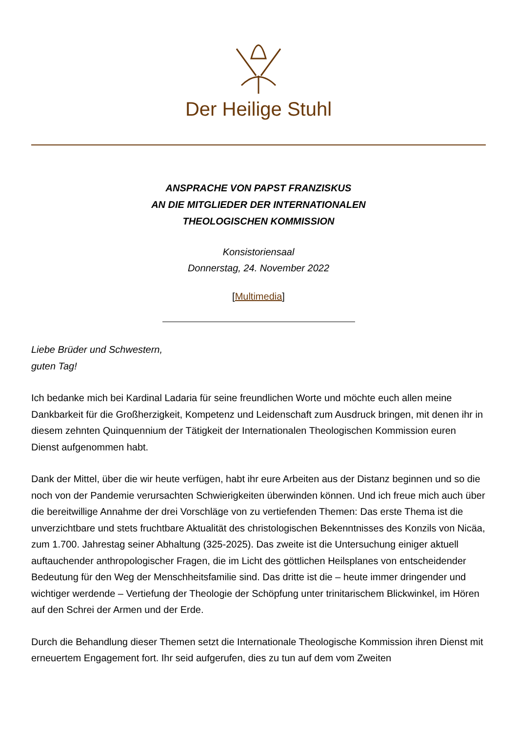Der Heilige Stuhl
ANSPRACHE VON PAPST FRANZISKUS
AN DIE MITGLIEDER DER INTERNATIONALEN
THEOLOGISCHEN KOMMISSION
Konsistoriensaal
Donnerstag, 24. November 2022
[Multimedia]
Liebe Brüder und Schwestern,
guten Tag!
Ich bedanke mich bei Kardinal Ladaria für seine freundlichen Worte und möchte euch allen meine Dankbarkeit für die Großherzigkeit, Kompetenz und Leidenschaft zum Ausdruck bringen, mit denen ihr in diesem zehnten Quinquennium der Tätigkeit der Internationalen Theologischen Kommission euren Dienst aufgenommen habt.
Dank der Mittel, über die wir heute verfügen, habt ihr eure Arbeiten aus der Distanz beginnen und so die noch von der Pandemie verursachten Schwierigkeiten überwinden können. Und ich freue mich auch über die bereitwillige Annahme der drei Vorschläge von zu vertiefenden Themen: Das erste Thema ist die unverzichtbare und stets fruchtbare Aktualität des christologischen Bekenntnisses des Konzils von Nicäa, zum 1.700. Jahrestag seiner Abhaltung (325-2025). Das zweite ist die Untersuchung einiger aktuell auftauchender anthropologischer Fragen, die im Licht des göttlichen Heilsplanes von entscheidender Bedeutung für den Weg der Menschheitsfamilie sind. Das dritte ist die – heute immer dringender und wichtiger werdende – Vertiefung der Theologie der Schöpfung unter trinitarischem Blickwinkel, im Hören auf den Schrei der Armen und der Erde.
Durch die Behandlung dieser Themen setzt die Internationale Theologische Kommission ihren Dienst mit erneuertem Engagement fort. Ihr seid aufgerufen, dies zu tun auf dem vom Zweiten